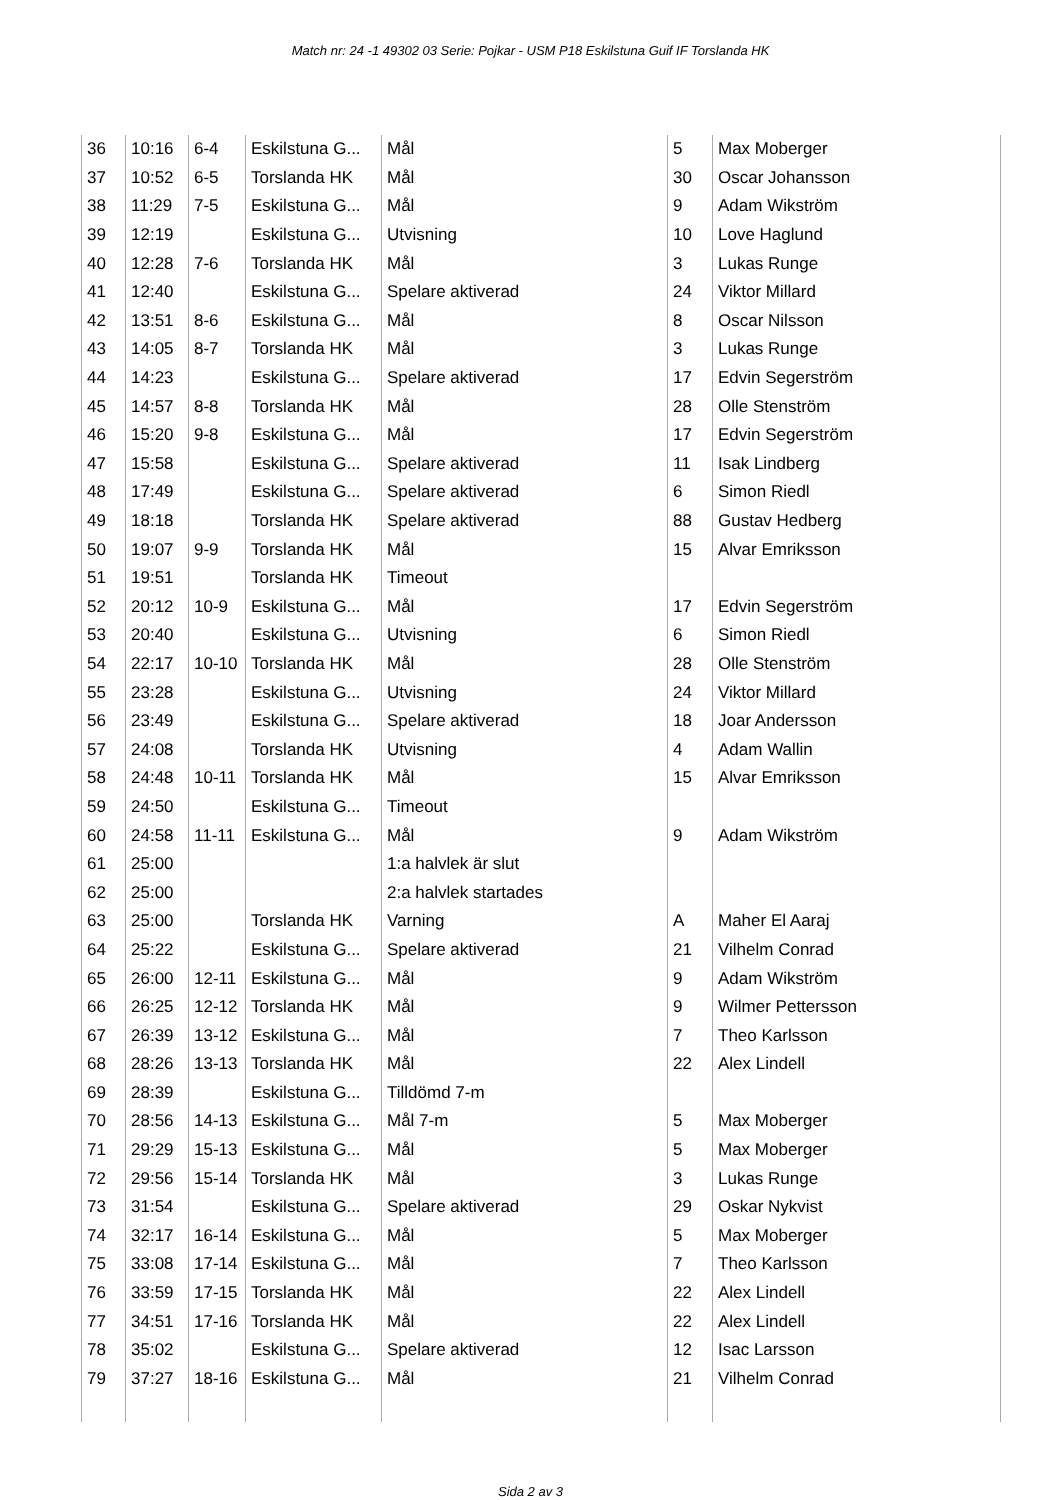Match nr: 24 -1 49302 03 Serie: Pojkar - USM P18 Eskilstuna Guif IF Torslanda HK
| 36 | 10:16 | 6-4 | Eskilstuna G... | Mål | 5 | Max Moberger |
| 37 | 10:52 | 6-5 | Torslanda HK | Mål | 30 | Oscar Johansson |
| 38 | 11:29 | 7-5 | Eskilstuna G... | Mål | 9 | Adam Wikström |
| 39 | 12:19 | | Eskilstuna G... | Utvisning | 10 | Love Haglund |
| 40 | 12:28 | 7-6 | Torslanda HK | Mål | 3 | Lukas Runge |
| 41 | 12:40 | | Eskilstuna G... | Spelare aktiverad | 24 | Viktor Millard |
| 42 | 13:51 | 8-6 | Eskilstuna G... | Mål | 8 | Oscar Nilsson |
| 43 | 14:05 | 8-7 | Torslanda HK | Mål | 3 | Lukas Runge |
| 44 | 14:23 | | Eskilstuna G... | Spelare aktiverad | 17 | Edvin Segerström |
| 45 | 14:57 | 8-8 | Torslanda HK | Mål | 28 | Olle Stenström |
| 46 | 15:20 | 9-8 | Eskilstuna G... | Mål | 17 | Edvin Segerström |
| 47 | 15:58 | | Eskilstuna G... | Spelare aktiverad | 11 | Isak Lindberg |
| 48 | 17:49 | | Eskilstuna G... | Spelare aktiverad | 6 | Simon Riedl |
| 49 | 18:18 | | Torslanda HK | Spelare aktiverad | 88 | Gustav Hedberg |
| 50 | 19:07 | 9-9 | Torslanda HK | Mål | 15 | Alvar Emriksson |
| 51 | 19:51 | | Torslanda HK | Timeout | | |
| 52 | 20:12 | 10-9 | Eskilstuna G... | Mål | 17 | Edvin Segerström |
| 53 | 20:40 | | Eskilstuna G... | Utvisning | 6 | Simon Riedl |
| 54 | 22:17 | 10-10 | Torslanda HK | Mål | 28 | Olle Stenström |
| 55 | 23:28 | | Eskilstuna G... | Utvisning | 24 | Viktor Millard |
| 56 | 23:49 | | Eskilstuna G... | Spelare aktiverad | 18 | Joar Andersson |
| 57 | 24:08 | | Torslanda HK | Utvisning | 4 | Adam Wallin |
| 58 | 24:48 | 10-11 | Torslanda HK | Mål | 15 | Alvar Emriksson |
| 59 | 24:50 | | Eskilstuna G... | Timeout | | |
| 60 | 24:58 | 11-11 | Eskilstuna G... | Mål | 9 | Adam Wikström |
| 61 | 25:00 | | | 1:a halvlek är slut | | |
| 62 | 25:00 | | | 2:a halvlek startades | | |
| 63 | 25:00 | | Torslanda HK | Varning | A | Maher El Aaraj |
| 64 | 25:22 | | Eskilstuna G... | Spelare aktiverad | 21 | Vilhelm Conrad |
| 65 | 26:00 | 12-11 | Eskilstuna G... | Mål | 9 | Adam Wikström |
| 66 | 26:25 | 12-12 | Torslanda HK | Mål | 9 | Wilmer Pettersson |
| 67 | 26:39 | 13-12 | Eskilstuna G... | Mål | 7 | Theo Karlsson |
| 68 | 28:26 | 13-13 | Torslanda HK | Mål | 22 | Alex Lindell |
| 69 | 28:39 | | Eskilstuna G... | Tilldömd 7-m | | |
| 70 | 28:56 | 14-13 | Eskilstuna G... | Mål 7-m | 5 | Max Moberger |
| 71 | 29:29 | 15-13 | Eskilstuna G... | Mål | 5 | Max Moberger |
| 72 | 29:56 | 15-14 | Torslanda HK | Mål | 3 | Lukas Runge |
| 73 | 31:54 | | Eskilstuna G... | Spelare aktiverad | 29 | Oskar Nykvist |
| 74 | 32:17 | 16-14 | Eskilstuna G... | Mål | 5 | Max Moberger |
| 75 | 33:08 | 17-14 | Eskilstuna G... | Mål | 7 | Theo Karlsson |
| 76 | 33:59 | 17-15 | Torslanda HK | Mål | 22 | Alex Lindell |
| 77 | 34:51 | 17-16 | Torslanda HK | Mål | 22 | Alex Lindell |
| 78 | 35:02 | | Eskilstuna G... | Spelare aktiverad | 12 | Isac Larsson |
| 79 | 37:27 | 18-16 | Eskilstuna G... | Mål | 21 | Vilhelm Conrad |
Sida 2 av 3